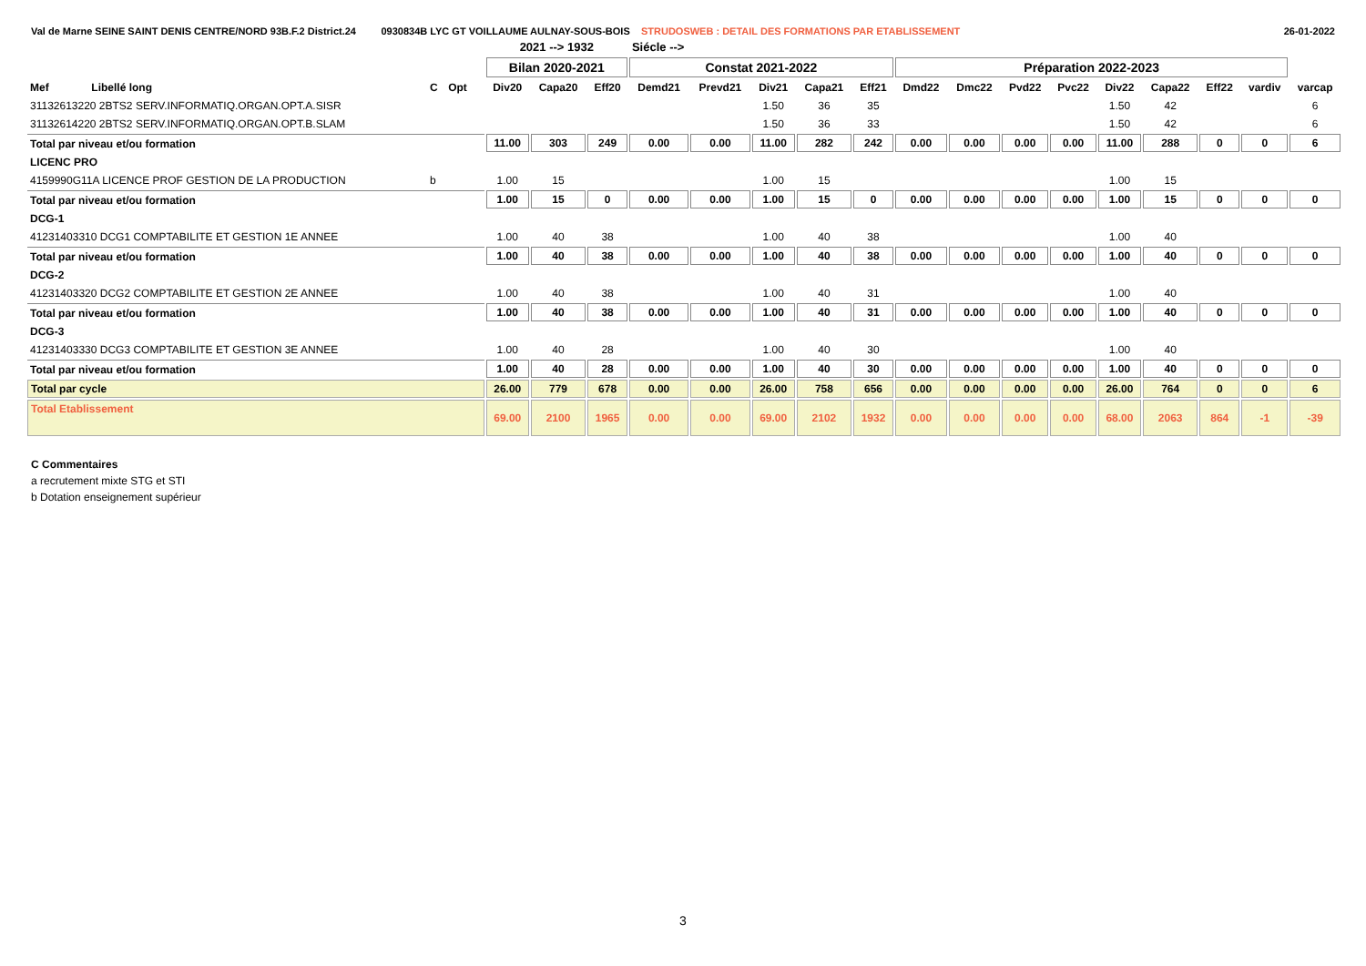Val de Marne SEINE SAINT DENIS CENTRE/NORD 93B.F.2 District.24 0930834B LYC GT VOILLAUME AULNAY-SOUS-BOIS STRUDOSWEB : DETAIL DES FORMATIONS PAR ETABLISSEMENT 26-01-2022
| | | | | 2021 --> 1932 | | | Siécle --> | | | | | | | | | | | | | |
| | | | | Bilan 2020-2021 | | | Constat 2021-2022 | | | | | Préparation 2022-2023 | | | | | | | | |
| Mef Libellé long | C | Opt | | Div20 | Capa20 | Eff20 | Demd21 | Prevd21 | Div21 | Capa21 | Eff21 | Dmd22 | Dmc22 | Pvd22 | Pvc22 | Div22 | Capa22 | Eff22 | vardiv | varcap |
| 31132613220 2BTS2 SERV.INFORMATIQ.ORGAN.OPT.A.SISR | | | | | | | | | 1.50 | 36 | 35 | | | | | 1.50 | 42 | | | 6 |
| 31132614220 2BTS2 SERV.INFORMATIQ.ORGAN.OPT.B.SLAM | | | | | | | | | 1.50 | 36 | 33 | | | | | 1.50 | 42 | | | 6 |
| Total par niveau et/ou formation | | | | 11.00 | 303 | 249 | 0.00 | 0.00 | 11.00 | 282 | 242 | 0.00 | 0.00 | 0.00 | 0.00 | 11.00 | 288 | 0 | 0 | 6 |
| LICENC PRO | | | | | | | | | | | | | | | | | | | | |
| 4159990G11A LICENCE PROF GESTION DE LA PRODUCTION | b | | | 1.00 | 15 | | | | 1.00 | 15 | | | | | | 1.00 | 15 | | | |
| Total par niveau et/ou formation | | | | 1.00 | 15 | 0 | 0.00 | 0.00 | 1.00 | 15 | 0 | 0.00 | 0.00 | 0.00 | 0.00 | 1.00 | 15 | 0 | 0 | 0 |
| DCG-1 | | | | | | | | | | | | | | | | | | | | |
| 41231403310 DCG1 COMPTABILITE ET GESTION 1E ANNEE | | | | 1.00 | 40 | 38 | | | 1.00 | 40 | 38 | | | | | 1.00 | 40 | | | |
| Total par niveau et/ou formation | | | | 1.00 | 40 | 38 | 0.00 | 0.00 | 1.00 | 40 | 38 | 0.00 | 0.00 | 0.00 | 0.00 | 1.00 | 40 | 0 | 0 | 0 |
| DCG-2 | | | | | | | | | | | | | | | | | | | | |
| 41231403320 DCG2 COMPTABILITE ET GESTION 2E ANNEE | | | | 1.00 | 40 | 38 | | | 1.00 | 40 | 31 | | | | | 1.00 | 40 | | | |
| Total par niveau et/ou formation | | | | 1.00 | 40 | 38 | 0.00 | 0.00 | 1.00 | 40 | 31 | 0.00 | 0.00 | 0.00 | 0.00 | 1.00 | 40 | 0 | 0 | 0 |
| DCG-3 | | | | | | | | | | | | | | | | | | | | |
| 41231403330 DCG3 COMPTABILITE ET GESTION 3E ANNEE | | | | 1.00 | 40 | 28 | | | 1.00 | 40 | 30 | | | | | 1.00 | 40 | | | |
| Total par niveau et/ou formation | | | | 1.00 | 40 | 28 | 0.00 | 0.00 | 1.00 | 40 | 30 | 0.00 | 0.00 | 0.00 | 0.00 | 1.00 | 40 | 0 | 0 | 0 |
| Total par cycle | | | | 26.00 | 779 | 678 | 0.00 | 0.00 | 26.00 | 758 | 656 | 0.00 | 0.00 | 0.00 | 0.00 | 26.00 | 764 | 0 | 0 | 6 |
| Total Etablissement | | | | 69.00 | 2100 | 1965 | 0.00 | 0.00 | 69.00 | 2102 | 1932 | 0.00 | 0.00 | 0.00 | 0.00 | 68.00 | 2063 | 864 | -1 | -39 |
C Commentaires
a recrutement mixte STG et STI
b Dotation enseignement supérieur
3